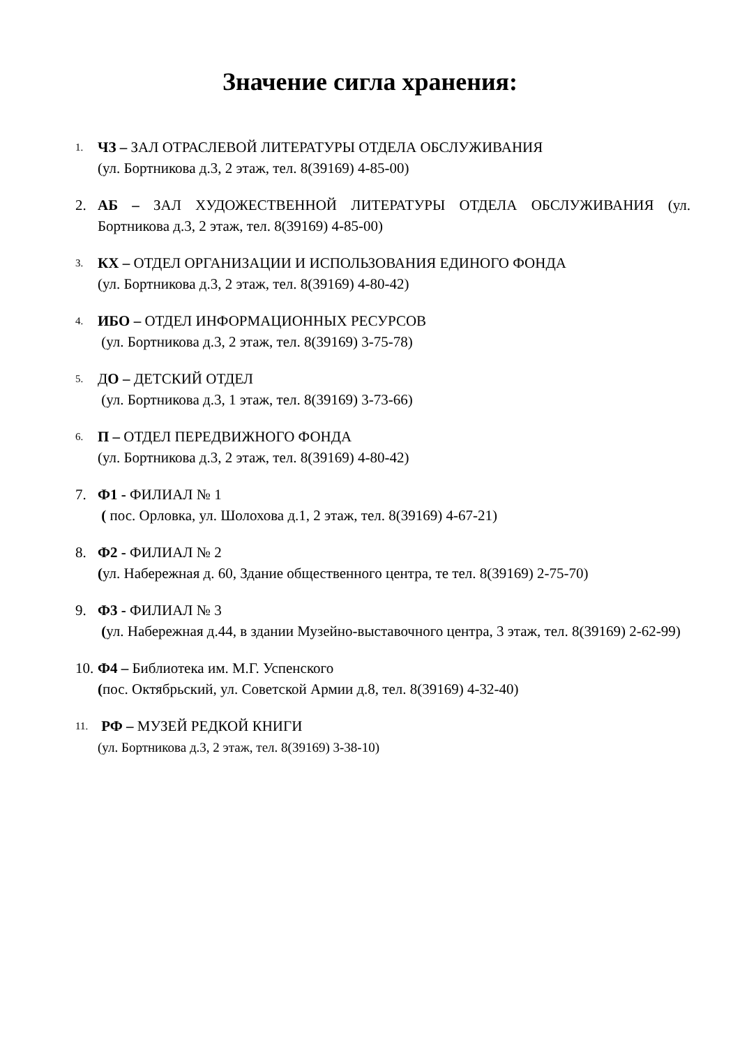Значение сигла хранения:
1.
ЧЗ – ЗАЛ ОТРАСЛЕВОЙ ЛИТЕРАТУРЫ ОТДЕЛА ОБСЛУЖИВАНИЯ
(ул. Бортникова д.3, 2 этаж, тел. 8(39169) 4-85-00)
2. АБ – ЗАЛ ХУДОЖЕСТВЕННОЙ ЛИТЕРАТУРЫ ОТДЕЛА ОБСЛУЖИВАНИЯ (ул. Бортникова д.3, 2 этаж, тел. 8(39169) 4-85-00)
3.
КХ – ОТДЕЛ ОРГАНИЗАЦИИ И ИСПОЛЬЗОВАНИЯ ЕДИНОГО ФОНДА
(ул. Бортникова д.3, 2 этаж, тел. 8(39169) 4-80-42)
4.
ИБО – ОТДЕЛ ИНФОРМАЦИОННЫХ РЕСУРСОВ
(ул. Бортникова д.3, 2 этаж, тел. 8(39169) 3-75-78)
5.
ДО – ДЕТСКИЙ ОТДЕЛ
(ул. Бортникова д.3, 1 этаж, тел. 8(39169) 3-73-66)
6.
П – ОТДЕЛ ПЕРЕДВИЖНОГО ФОНДА
(ул. Бортникова д.3, 2 этаж, тел. 8(39169) 4-80-42)
7. Ф1 - ФИЛИАЛ № 1
( пос. Орловка, ул. Шолохова д.1, 2 этаж, тел. 8(39169) 4-67-21)
8. Ф2 - ФИЛИАЛ № 2
(ул. Набережная д. 60, Здание общественного центра, те тел. 8(39169) 2-75-70)
9. Ф3 - ФИЛИАЛ № 3
(ул. Набережная д.44, в здании Музейно-выставочного центра, 3 этаж, тел. 8(39169) 2-62-99)
10.
Ф4 – Библиотека им. М.Г. Успенского
(пос. Октябрьский, ул. Советской Армии д.8, тел. 8(39169) 4-32-40)
11.
РФ – МУЗЕЙ РЕДКОЙ КНИГИ
(ул. Бортникова д.3, 2 этаж, тел. 8(39169) 3-38-10)